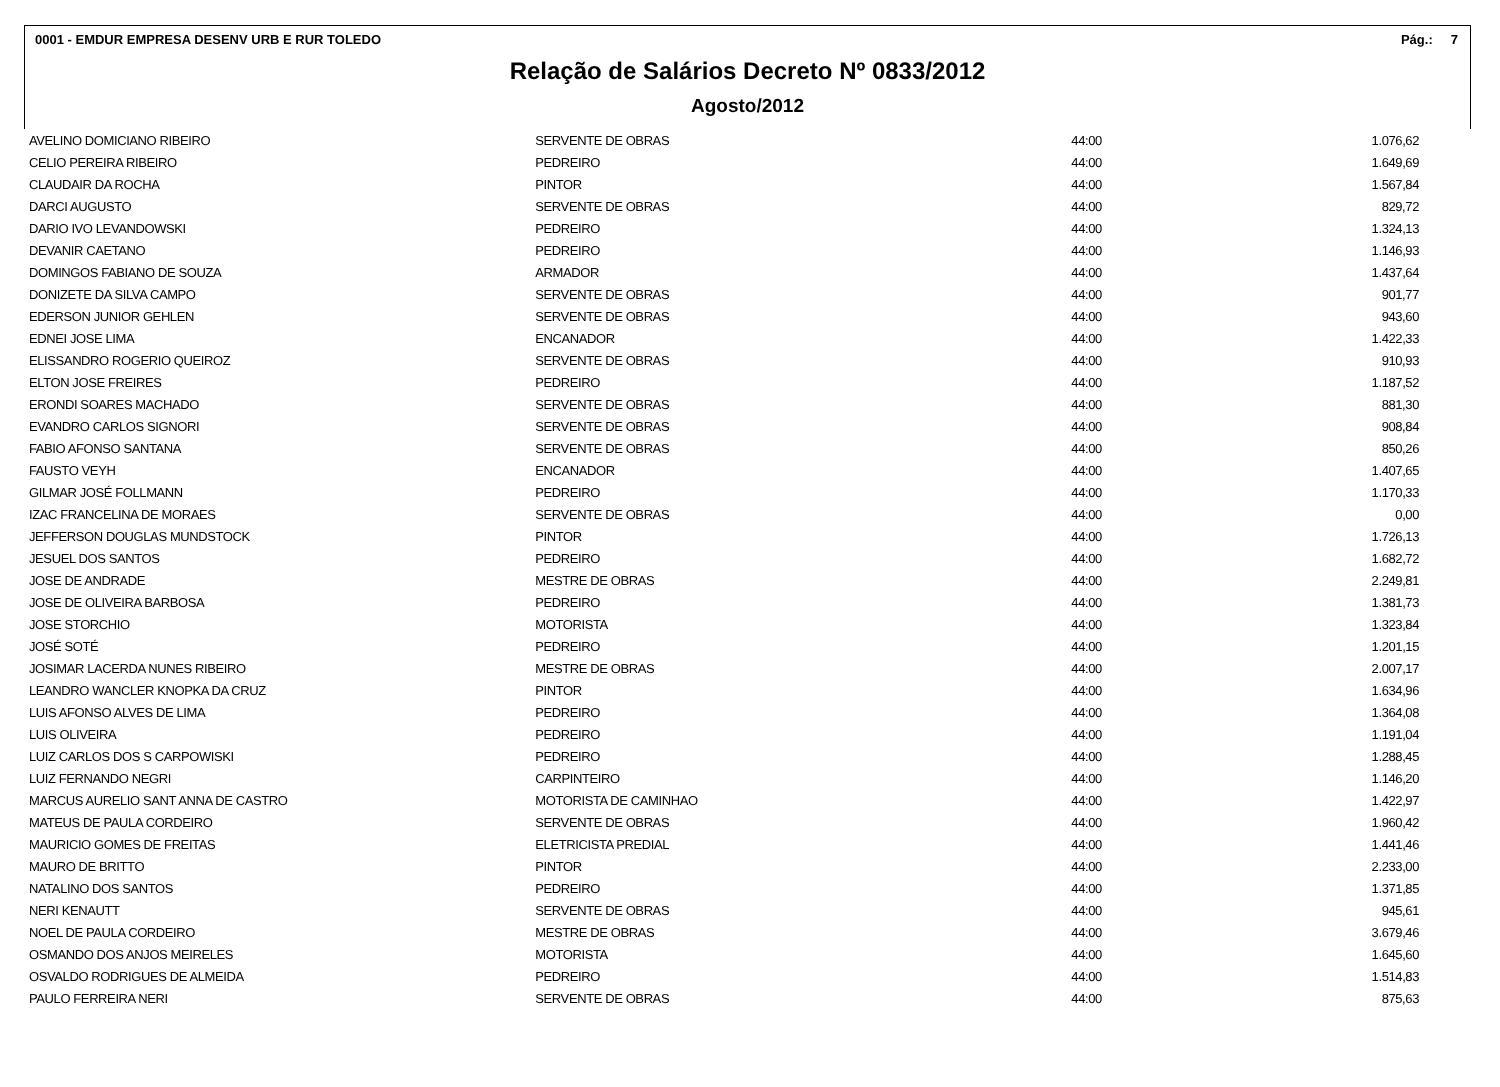0001 - EMDUR EMPRESA DESENV URB E RUR TOLEDO Pág.: 7
Relação de Salários Decreto Nº 0833/2012
Agosto/2012
| AVELINO DOMICIANO RIBEIRO | SERVENTE DE OBRAS | 44:00 | 1.076,62 |
| CELIO PEREIRA RIBEIRO | PEDREIRO | 44:00 | 1.649,69 |
| CLAUDAIR DA ROCHA | PINTOR | 44:00 | 1.567,84 |
| DARCI AUGUSTO | SERVENTE DE OBRAS | 44:00 | 829,72 |
| DARIO IVO LEVANDOWSKI | PEDREIRO | 44:00 | 1.324,13 |
| DEVANIR CAETANO | PEDREIRO | 44:00 | 1.146,93 |
| DOMINGOS FABIANO DE SOUZA | ARMADOR | 44:00 | 1.437,64 |
| DONIZETE DA SILVA CAMPO | SERVENTE DE OBRAS | 44:00 | 901,77 |
| EDERSON JUNIOR GEHLEN | SERVENTE DE OBRAS | 44:00 | 943,60 |
| EDNEI JOSE LIMA | ENCANADOR | 44:00 | 1.422,33 |
| ELISSANDRO ROGERIO QUEIROZ | SERVENTE DE OBRAS | 44:00 | 910,93 |
| ELTON JOSE FREIRES | PEDREIRO | 44:00 | 1.187,52 |
| ERONDI SOARES MACHADO | SERVENTE DE OBRAS | 44:00 | 881,30 |
| EVANDRO CARLOS SIGNORI | SERVENTE DE OBRAS | 44:00 | 908,84 |
| FABIO AFONSO SANTANA | SERVENTE DE OBRAS | 44:00 | 850,26 |
| FAUSTO VEYH | ENCANADOR | 44:00 | 1.407,65 |
| GILMAR JOSÉ FOLLMANN | PEDREIRO | 44:00 | 1.170,33 |
| IZAC FRANCELINA DE MORAES | SERVENTE DE OBRAS | 44:00 | 0,00 |
| JEFFERSON DOUGLAS MUNDSTOCK | PINTOR | 44:00 | 1.726,13 |
| JESUEL DOS SANTOS | PEDREIRO | 44:00 | 1.682,72 |
| JOSE DE ANDRADE | MESTRE DE OBRAS | 44:00 | 2.249,81 |
| JOSE DE OLIVEIRA BARBOSA | PEDREIRO | 44:00 | 1.381,73 |
| JOSE STORCHIO | MOTORISTA | 44:00 | 1.323,84 |
| JOSÉ SOTÉ | PEDREIRO | 44:00 | 1.201,15 |
| JOSIMAR LACERDA NUNES RIBEIRO | MESTRE DE OBRAS | 44:00 | 2.007,17 |
| LEANDRO WANCLER KNOPKA DA CRUZ | PINTOR | 44:00 | 1.634,96 |
| LUIS AFONSO ALVES DE LIMA | PEDREIRO | 44:00 | 1.364,08 |
| LUIS OLIVEIRA | PEDREIRO | 44:00 | 1.191,04 |
| LUIZ CARLOS DOS S CARPOWISKI | PEDREIRO | 44:00 | 1.288,45 |
| LUIZ FERNANDO NEGRI | CARPINTEIRO | 44:00 | 1.146,20 |
| MARCUS AURELIO SANT ANNA DE CASTRO | MOTORISTA DE CAMINHAO | 44:00 | 1.422,97 |
| MATEUS DE PAULA CORDEIRO | SERVENTE DE OBRAS | 44:00 | 1.960,42 |
| MAURICIO GOMES DE FREITAS | ELETRICISTA PREDIAL | 44:00 | 1.441,46 |
| MAURO DE BRITTO | PINTOR | 44:00 | 2.233,00 |
| NATALINO DOS SANTOS | PEDREIRO | 44:00 | 1.371,85 |
| NERI KENAUTT | SERVENTE DE OBRAS | 44:00 | 945,61 |
| NOEL DE PAULA CORDEIRO | MESTRE DE OBRAS | 44:00 | 3.679,46 |
| OSMANDO DOS ANJOS MEIRELES | MOTORISTA | 44:00 | 1.645,60 |
| OSVALDO RODRIGUES DE ALMEIDA | PEDREIRO | 44:00 | 1.514,83 |
| PAULO FERREIRA NERI | SERVENTE DE OBRAS | 44:00 | 875,63 |